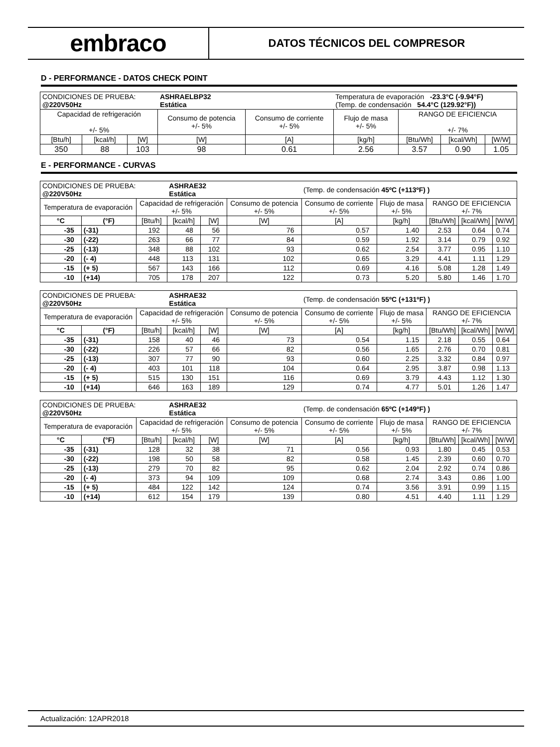embraco
DATOS TÉCNICOS DEL COMPRESOR
D - PERFORMANCE - DATOS CHECK POINT
| CONDICIONES DE PRUEBA: @220V50Hz | | | ASHRAELBP32 Estática | | Temperatura de evaporación -23.3°C (-9.94°F) (Temp. de condensación 54.4°C (129.92°F)) | | | |
| Capacidad de refrigeración +/- 5% | | | Consumo de potencia +/- 5% | Consumo de corriente +/- 5% | Flujo de masa +/- 5% | RANGO DE EFICIENCIA +/- 7% | | |
| [Btu/h] | [kcal/h] | [W] | [W] | [A] | [kg/h] | [Btu/Wh] | [kcal/Wh] | [W/W] |
| 350 | 88 | 103 | 98 | 0.61 | 2.56 | 3.57 | 0.90 | 1.05 |
E - PERFORMANCE - CURVAS
| CONDICIONES DE PRUEBA: @220V50Hz | | | ASHRAE32 Estática | | | (Temp. de condensación 45ºC (+113ºF) ) | | | | |
| Temperatura de evaporación | | Capacidad de refrigeración +/- 5% | | | Consumo de potencia +/- 5% | Consumo de corriente +/- 5% | Flujo de masa +/- 5% | RANGO DE EFICIENCIA +/- 7% | | |
| °C | (°F) | [Btu/h] | [kcal/h] | [W] | [W] | [A] | [kg/h] | [Btu/Wh] | [kcal/Wh] | [W/W] |
| -35 | (-31) | 192 | 48 | 56 | 76 | 0.57 | 1.40 | 2.53 | 0.64 | 0.74 |
| -30 | (-22) | 263 | 66 | 77 | 84 | 0.59 | 1.92 | 3.14 | 0.79 | 0.92 |
| -25 | (-13) | 348 | 88 | 102 | 93 | 0.62 | 2.54 | 3.77 | 0.95 | 1.10 |
| -20 | (- 4) | 448 | 113 | 131 | 102 | 0.65 | 3.29 | 4.41 | 1.11 | 1.29 |
| -15 | (+ 5) | 567 | 143 | 166 | 112 | 0.69 | 4.16 | 5.08 | 1.28 | 1.49 |
| -10 | (+14) | 705 | 178 | 207 | 122 | 0.73 | 5.20 | 5.80 | 1.46 | 1.70 |
| CONDICIONES DE PRUEBA: @220V50Hz | | | ASHRAE32 Estática | | | (Temp. de condensación 55ºC (+131ºF) ) | | | | |
| Temperatura de evaporación | | Capacidad de refrigeración +/- 5% | | | Consumo de potencia +/- 5% | Consumo de corriente +/- 5% | Flujo de masa +/- 5% | RANGO DE EFICIENCIA +/- 7% | | |
| °C | (°F) | [Btu/h] | [kcal/h] | [W] | [W] | [A] | [kg/h] | [Btu/Wh] | [kcal/Wh] | [W/W] |
| -35 | (-31) | 158 | 40 | 46 | 73 | 0.54 | 1.15 | 2.18 | 0.55 | 0.64 |
| -30 | (-22) | 226 | 57 | 66 | 82 | 0.56 | 1.65 | 2.76 | 0.70 | 0.81 |
| -25 | (-13) | 307 | 77 | 90 | 93 | 0.60 | 2.25 | 3.32 | 0.84 | 0.97 |
| -20 | (- 4) | 403 | 101 | 118 | 104 | 0.64 | 2.95 | 3.87 | 0.98 | 1.13 |
| -15 | (+ 5) | 515 | 130 | 151 | 116 | 0.69 | 3.79 | 4.43 | 1.12 | 1.30 |
| -10 | (+14) | 646 | 163 | 189 | 129 | 0.74 | 4.77 | 5.01 | 1.26 | 1.47 |
| CONDICIONES DE PRUEBA: @220V50Hz | | | ASHRAE32 Estática | | | (Temp. de condensación 65ºC (+149ºF) ) | | | | |
| Temperatura de evaporación | | Capacidad de refrigeración +/- 5% | | | Consumo de potencia +/- 5% | Consumo de corriente +/- 5% | Flujo de masa +/- 5% | RANGO DE EFICIENCIA +/- 7% | | |
| °C | (°F) | [Btu/h] | [kcal/h] | [W] | [W] | [A] | [kg/h] | [Btu/Wh] | [kcal/Wh] | [W/W] |
| -35 | (-31) | 128 | 32 | 38 | 71 | 0.56 | 0.93 | 1.80 | 0.45 | 0.53 |
| -30 | (-22) | 198 | 50 | 58 | 82 | 0.58 | 1.45 | 2.39 | 0.60 | 0.70 |
| -25 | (-13) | 279 | 70 | 82 | 95 | 0.62 | 2.04 | 2.92 | 0.74 | 0.86 |
| -20 | (- 4) | 373 | 94 | 109 | 109 | 0.68 | 2.74 | 3.43 | 0.86 | 1.00 |
| -15 | (+ 5) | 484 | 122 | 142 | 124 | 0.74 | 3.56 | 3.91 | 0.99 | 1.15 |
| -10 | (+14) | 612 | 154 | 179 | 139 | 0.80 | 4.51 | 4.40 | 1.11 | 1.29 |
Actualización: 12APR2018